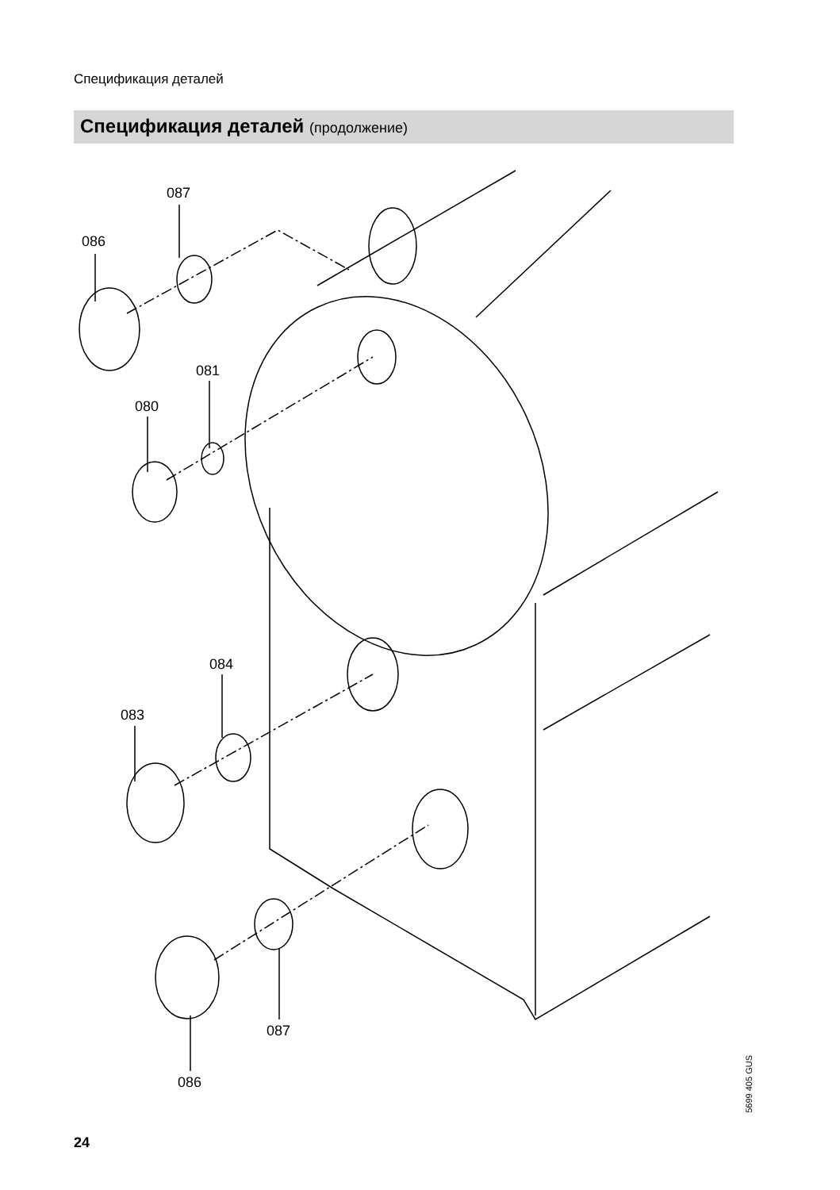Спецификация деталей
Спецификация деталей (продолжение)
087
086
081
080
084
083
087
086
5699 405 GUS
24